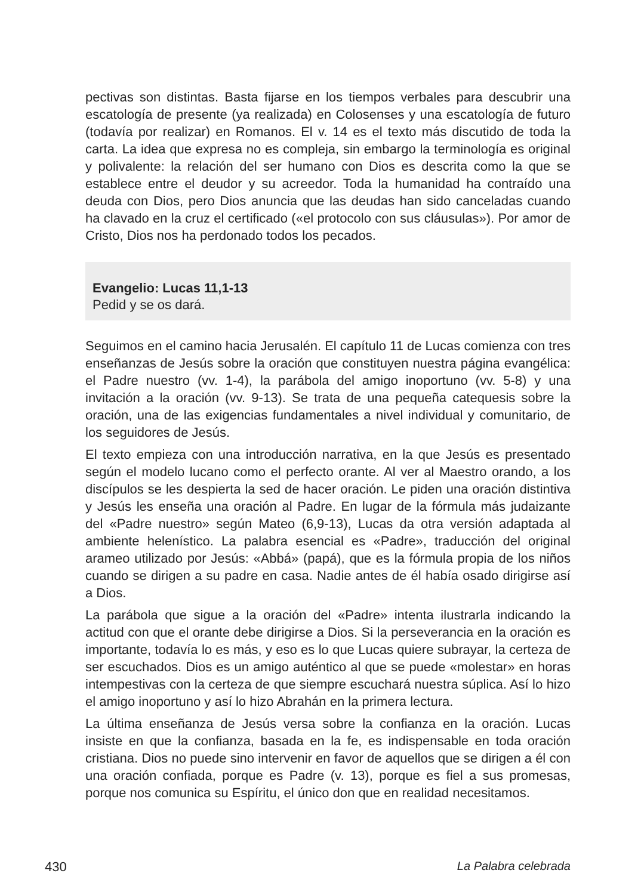pectivas son distintas. Basta fijarse en los tiempos verbales para descubrir una escatología de presente (ya realizada) en Colosenses y una escatología de futuro (todavía por realizar) en Romanos. El v. 14 es el texto más discutido de toda la carta. La idea que expresa no es compleja, sin embargo la terminología es original y polivalente: la relación del ser humano con Dios es descrita como la que se establece entre el deudor y su acreedor. Toda la humanidad ha contraído una deuda con Dios, pero Dios anuncia que las deudas han sido canceladas cuando ha clavado en la cruz el certificado («el protocolo con sus cláusulas»). Por amor de Cristo, Dios nos ha perdonado todos los pecados.
Evangelio: Lucas 11,1-13
Pedid y se os dará.
Seguimos en el camino hacia Jerusalén. El capítulo 11 de Lucas comienza con tres enseñanzas de Jesús sobre la oración que constituyen nuestra página evangélica: el Padre nuestro (vv. 1-4), la parábola del amigo inoportuno (vv. 5-8) y una invitación a la oración (vv. 9-13). Se trata de una pequeña catequesis sobre la oración, una de las exigencias fundamentales a nivel individual y comunitario, de los seguidores de Jesús.
El texto empieza con una introducción narrativa, en la que Jesús es presentado según el modelo lucano como el perfecto orante. Al ver al Maestro orando, a los discípulos se les despierta la sed de hacer oración. Le piden una oración distintiva y Jesús les enseña una oración al Padre. En lugar de la fórmula más judaizante del «Padre nuestro» según Mateo (6,9-13), Lucas da otra versión adaptada al ambiente helenístico. La palabra esencial es «Padre», traducción del original arameo utilizado por Jesús: «Abbá» (papá), que es la fórmula propia de los niños cuando se dirigen a su padre en casa. Nadie antes de él había osado dirigirse así a Dios.
La parábola que sigue a la oración del «Padre» intenta ilustrarla indicando la actitud con que el orante debe dirigirse a Dios. Si la perseverancia en la oración es importante, todavía lo es más, y eso es lo que Lucas quiere subrayar, la certeza de ser escuchados. Dios es un amigo auténtico al que se puede «molestar» en horas intempestivas con la certeza de que siempre escuchará nuestra súplica. Así lo hizo el amigo inoportuno y así lo hizo Abrahán en la primera lectura.
La última enseñanza de Jesús versa sobre la confianza en la oración. Lucas insiste en que la confianza, basada en la fe, es indispensable en toda oración cristiana. Dios no puede sino intervenir en favor de aquellos que se dirigen a él con una oración confiada, porque es Padre (v. 13), porque es fiel a sus promesas, porque nos comunica su Espíritu, el único don que en realidad necesitamos.
430 La Palabra celebrada